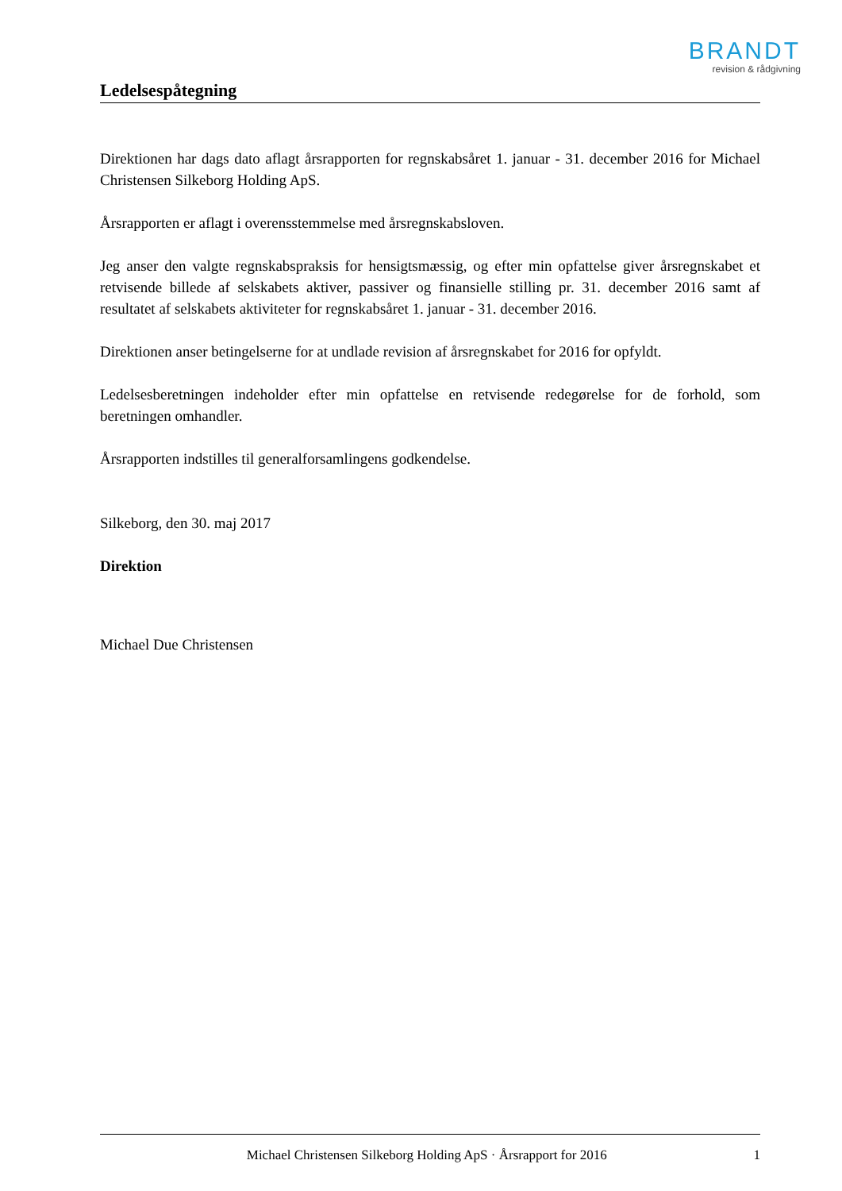BRANDT
revision & rådgivning
Ledelsespåtegning
Direktionen har dags dato aflagt årsrapporten for regnskabsåret 1. januar - 31. december 2016 for Michael Christensen Silkeborg Holding ApS.
Årsrapporten er aflagt i overensstemmelse med årsregnskabsloven.
Jeg anser den valgte regnskabspraksis for hensigtsmæssig, og efter min opfattelse giver årsregnskabet et retvisende billede af selskabets aktiver, passiver og finansielle stilling pr. 31. december 2016 samt af resultatet af selskabets aktiviteter for regnskabsåret 1. januar - 31. december 2016.
Direktionen anser betingelserne for at undlade revision af årsregnskabet for 2016 for opfyldt.
Ledelsesberetningen indeholder efter min opfattelse en retvisende redegørelse for de forhold, som beretningen omhandler.
Årsrapporten indstilles til generalforsamlingens godkendelse.
Silkeborg, den 30. maj 2017
Direktion
Michael Due Christensen
Michael Christensen Silkeborg Holding ApS · Årsrapport for 2016 1